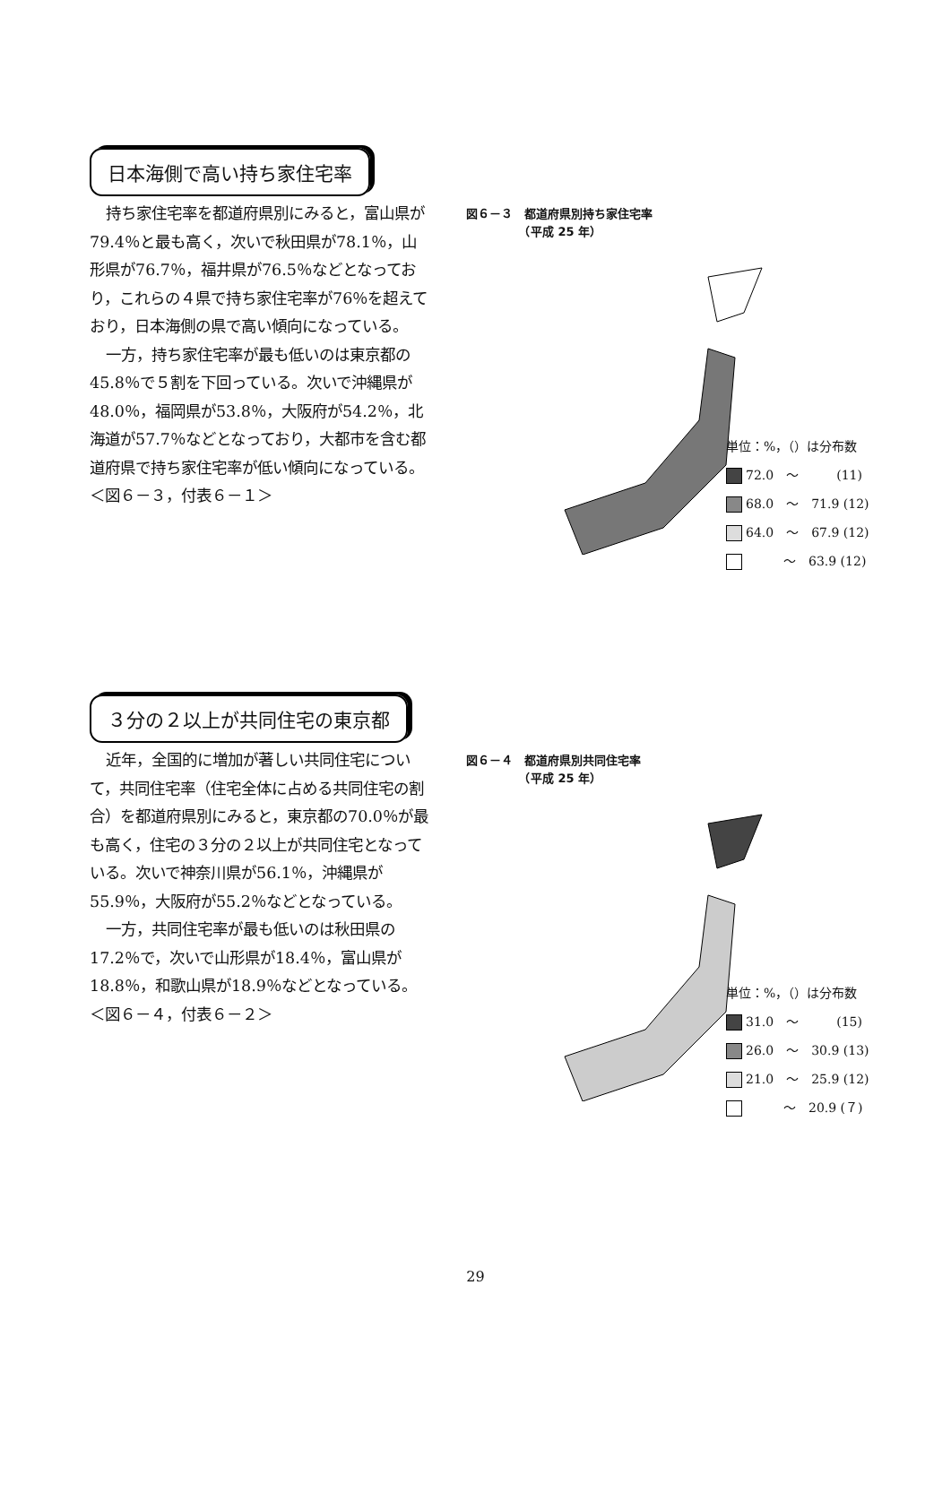日本海側で高い持ち家住宅率
持ち家住宅率を都道府県別にみると，富山県が79.4％と最も高く，次いで秋田県が78.1％，山形県が76.7％，福井県が76.5％などとなっており，これらの４県で持ち家住宅率が76％を超えており，日本海側の県で高い傾向になっている。
一方，持ち家住宅率が最も低いのは東京都の45.8％で５割を下回っている。次いで沖縄県が48.0％，福岡県が53.8％，大阪府が54.2％，北海道が57.7％などとなっており，大都市を含む都道府県で持ち家住宅率が低い傾向になっている。
＜図６－３，付表６－１＞
図６－３　都道府県別持ち家住宅率
　　　　　（平成 25 年）
単位：%，（）は分布数
72.0　～　　　(11)
68.0　～　71.9 (12)
64.0　～　67.9 (12)
　　　～　63.9 (12)
３分の２以上が共同住宅の東京都
近年，全国的に増加が著しい共同住宅について，共同住宅率（住宅全体に占める共同住宅の割合）を都道府県別にみると，東京都の70.0％が最も高く，住宅の３分の２以上が共同住宅となっている。次いで神奈川県が56.1％，沖縄県が55.9％，大阪府が55.2％などとなっている。
一方，共同住宅率が最も低いのは秋田県の17.2％で，次いで山形県が18.4％，富山県が18.8％，和歌山県が18.9％などとなっている。
＜図６－４，付表６－２＞
図６－４　都道府県別共同住宅率
　　　　　（平成 25 年）
単位：%，（）は分布数
31.0　～　　　(15)
26.0　～　30.9 (13)
21.0　～　25.9 (12)
　　　～　20.9 (７)
29